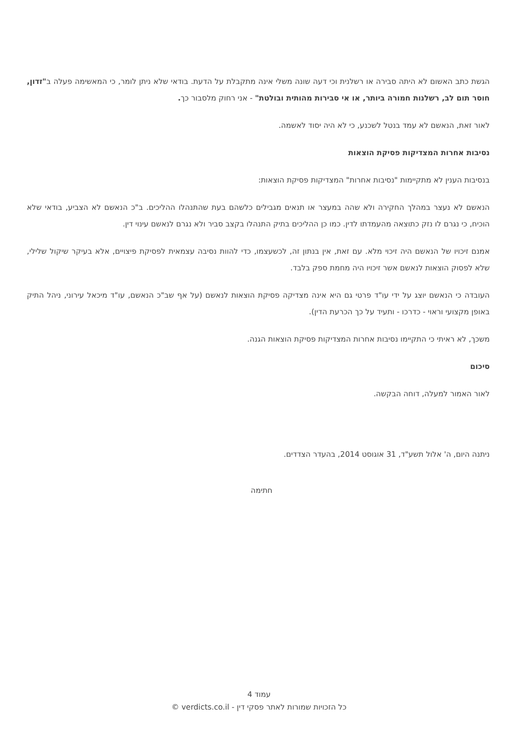הגשת כתב האשום לא היתה סבירה או רשלנית וכי דעה שונה משלי אינה מתקבלת על הדעת. בודאי שלא ניתן לומר, כי המאשימה פעלה ב"זדון, חוסר תום לב, רשלנות חמורה ביותר, או אי סבירות מהותית ובולטת" - אני רחוק מלסבור כך.
לאור זאת, הנאשם לא עמד בנטל לשכנע, כי לא היה יסוד לאשמה.
נסיבות אחרות המצדיקות פסיקת הוצאות
בנסיבות הענין לא מתקיימות "נסיבות אחרות" המצדיקות פסיקת הוצאות:
הנאשם לא נעצר במהלך החקירה ולא שהה במעצר או תנאים מגבילים כלשהם בעת שהתנהלו ההליכים. ב"כ הנאשם לא הצביע, בודאי שלא הוכיח, כי נגרם לו נזק כתוצאה מהעמדתו לדין. כמו כן ההליכים בתיק התנהלו בקצב סביר ולא נגרם לנאשם עינוי דין.
אמנם זיכויו של הנאשם היה זיכוי מלא. עם זאת, אין בנתון זה, לכשעצמו, כדי להוות נסיבה עצמאית לפסיקת פיצויים, אלא בעיקר שיקול שלילי, שלא לפסוק הוצאות לנאשם אשר זיכויו היה מחמת ספק בלבד.
העובדה כי הנאשם יוצג על ידי עו"ד פרטי גם היא אינה מצדיקה פסיקת הוצאות לנאשם (על אף שב"כ הנאשם, עו"ד מיכאל עירוני, ניהל התיק באופן מקצועי וראוי - כדרכו - ותעיד על כך הכרעת הדין).
משכך, לא ראיתי כי התקיימו נסיבות אחרות המצדיקות פסיקת הוצאות הגנה.
סיכום
לאור האמור למעלה, דוחה הבקשה.
ניתנה היום, ה' אלול תשע"ד, 31 אוגוסט 2014, בהעדר הצדדים.
חתימה
עמוד 4
כל הזכויות שמורות לאתר פסקי דין - verdicts.co.il ©